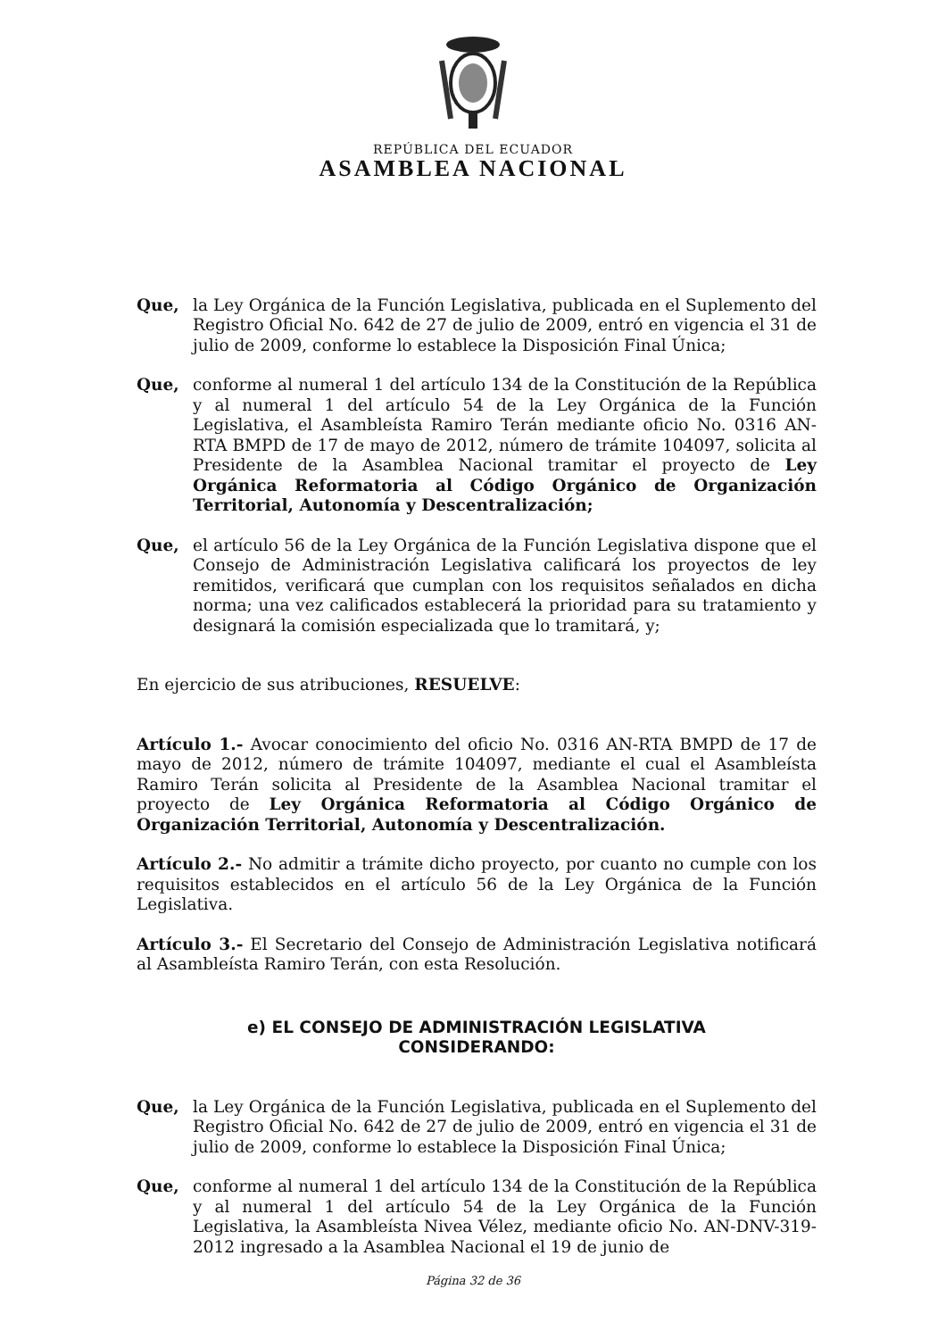REPÚBLICA DEL ECUADOR
ASAMBLEA NACIONAL
Que, la Ley Orgánica de la Función Legislativa, publicada en el Suplemento del Registro Oficial No. 642 de 27 de julio de 2009, entró en vigencia el 31 de julio de 2009, conforme lo establece la Disposición Final Única;
Que, conforme al numeral 1 del artículo 134 de la Constitución de la República y al numeral 1 del artículo 54 de la Ley Orgánica de la Función Legislativa, el Asambleísta Ramiro Terán mediante oficio No. 0316 AN-RTA BMPD de 17 de mayo de 2012, número de trámite 104097, solicita al Presidente de la Asamblea Nacional tramitar el proyecto de Ley Orgánica Reformatoria al Código Orgánico de Organización Territorial, Autonomía y Descentralización;
Que, el artículo 56 de la Ley Orgánica de la Función Legislativa dispone que el Consejo de Administración Legislativa calificará los proyectos de ley remitidos, verificará que cumplan con los requisitos señalados en dicha norma; una vez calificados establecerá la prioridad para su tratamiento y designará la comisión especializada que lo tramitará, y;
En ejercicio de sus atribuciones, RESUELVE:
Artículo 1.- Avocar conocimiento del oficio No. 0316 AN-RTA BMPD de 17 de mayo de 2012, número de trámite 104097, mediante el cual el Asambleísta Ramiro Terán solicita al Presidente de la Asamblea Nacional tramitar el proyecto de Ley Orgánica Reformatoria al Código Orgánico de Organización Territorial, Autonomía y Descentralización.
Artículo 2.- No admitir a trámite dicho proyecto, por cuanto no cumple con los requisitos establecidos en el artículo 56 de la Ley Orgánica de la Función Legislativa.
Artículo 3.- El Secretario del Consejo de Administración Legislativa notificará al Asambleísta Ramiro Terán, con esta Resolución.
e) EL CONSEJO DE ADMINISTRACIÓN LEGISLATIVA
CONSIDERANDO:
Que, la Ley Orgánica de la Función Legislativa, publicada en el Suplemento del Registro Oficial No. 642 de 27 de julio de 2009, entró en vigencia el 31 de julio de 2009, conforme lo establece la Disposición Final Única;
Que, conforme al numeral 1 del artículo 134 de la Constitución de la República y al numeral 1 del artículo 54 de la Ley Orgánica de la Función Legislativa, la Asambleísta Nivea Vélez, mediante oficio No. AN-DNV-319-2012 ingresado a la Asamblea Nacional el 19 de junio de
Página 32 de 36